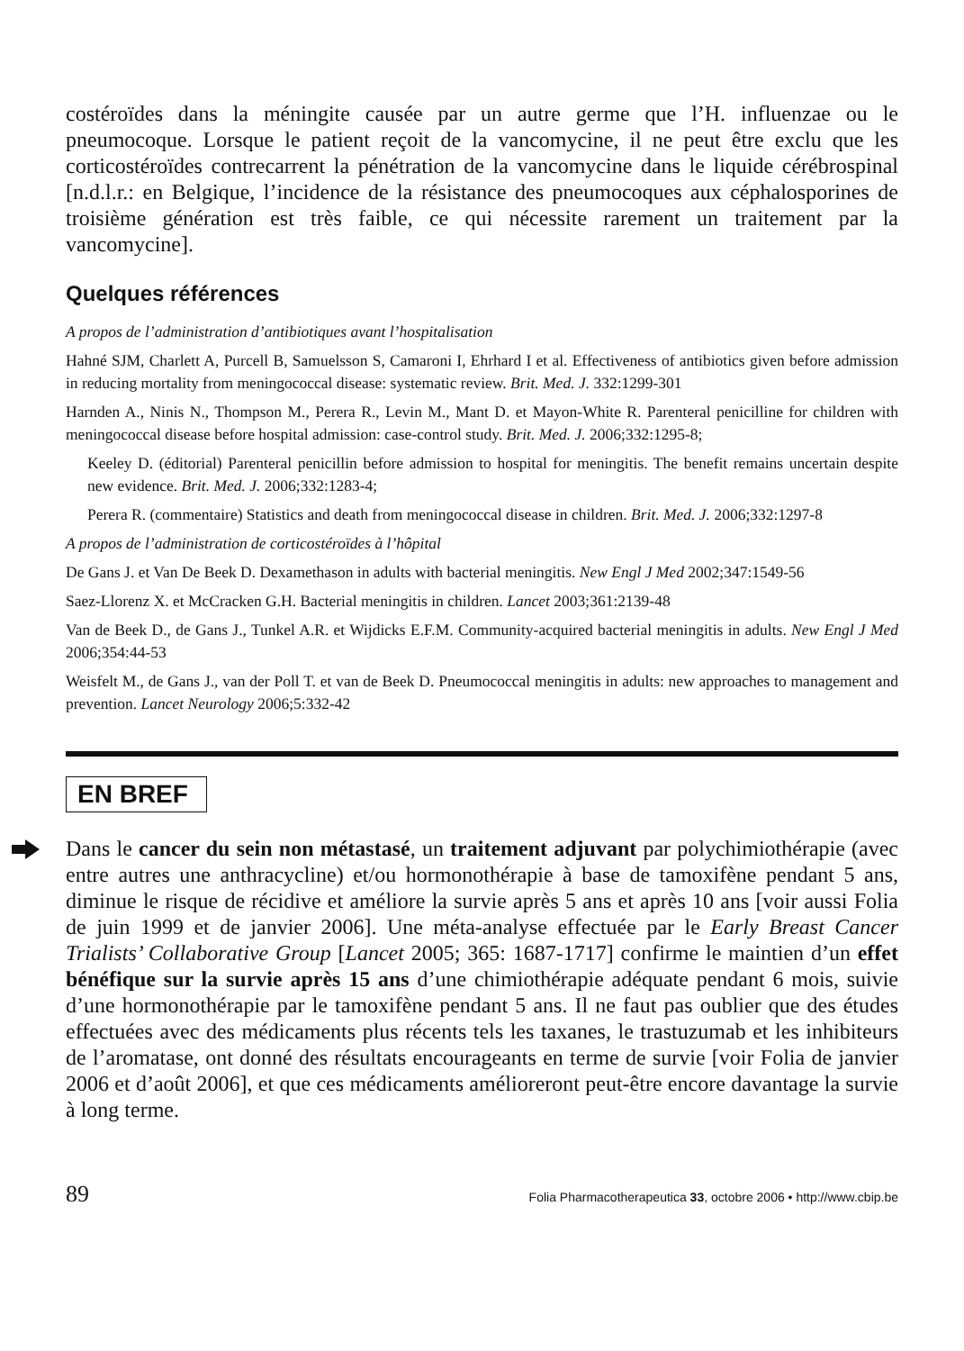costéroïdes dans la méningite causée par un autre germe que l’H. influenzae ou le pneumocoque. Lorsque le patient reçoit de la vancomycine, il ne peut être exclu que les corticostéroïdes contrecarrent la pénétration de la vancomycine dans le liquide cérébrospinal [n.d.l.r.: en Belgique, l’incidence de la résistance des pneumocoques aux céphalosporines de troisième génération est très faible, ce qui nécessite rarement un traitement par la vancomycine].
Quelques références
A propos de l’administration d’antibiotiques avant l’hospitalisation
Hahné SJM, Charlett A, Purcell B, Samuelsson S, Camaroni I, Ehrhard I et al. Effectiveness of antibiotics given before admission in reducing mortality from meningococcal disease: systematic review. Brit. Med. J. 332:1299-301
Harnden A., Ninis N., Thompson M., Perera R., Levin M., Mant D. et Mayon-White R. Parenteral penicilline for children with meningococcal disease before hospital admission: case-control study. Brit. Med. J. 2006;332:1295-8;
Keeley D. (éditorial) Parenteral penicillin before admission to hospital for meningitis. The benefit remains uncertain despite new evidence. Brit. Med. J. 2006;332:1283-4;
Perera R. (commentaire) Statistics and death from meningococcal disease in children. Brit. Med. J. 2006;332:1297-8
A propos de l’administration de corticostéroïdes à l’hôpital
De Gans J. et Van De Beek D. Dexamethason in adults with bacterial meningitis. New Engl J Med 2002;347:1549-56
Saez-Llorenz X. et McCracken G.H. Bacterial meningitis in children. Lancet 2003;361:2139-48
Van de Beek D., de Gans J., Tunkel A.R. et Wijdicks E.F.M. Community-acquired bacterial meningitis in adults. New Engl J Med 2006;354:44-53
Weisfelt M., de Gans J., van der Poll T. et van de Beek D. Pneumococcal meningitis in adults: new approaches to management and prevention. Lancet Neurology 2006;5:332-42
EN BREF
Dans le cancer du sein non métastasé, un traitement adjuvant par polychimiothérapie (avec entre autres une anthracycline) et/ou hormonothérapie à base de tamoxifène pendant 5 ans, diminue le risque de récidive et améliore la survie après 5 ans et après 10 ans [voir aussi Folia de juin 1999 et de janvier 2006]. Une méta-analyse effectuée par le Early Breast Cancer Trialists’ Collaborative Group [Lancet 2005; 365: 1687-1717] confirme le maintien d’un effet bénéfique sur la survie après 15 ans d’une chimiothérapie adéquate pendant 6 mois, suivie d’une hormonothérapie par le tamoxifène pendant 5 ans. Il ne faut pas oublier que des études effectuées avec des médicaments plus récents tels les taxanes, le trastuzumab et les inhibiteurs de l’aromatase, ont donné des résultats encourageants en terme de survie [voir Folia de janvier 2006 et d’août 2006], et que ces médicaments amélioreront peut-être encore davantage la survie à long terme.
89 Folia Pharmacotherapeutica 33, octobre 2006 • http://www.cbip.be